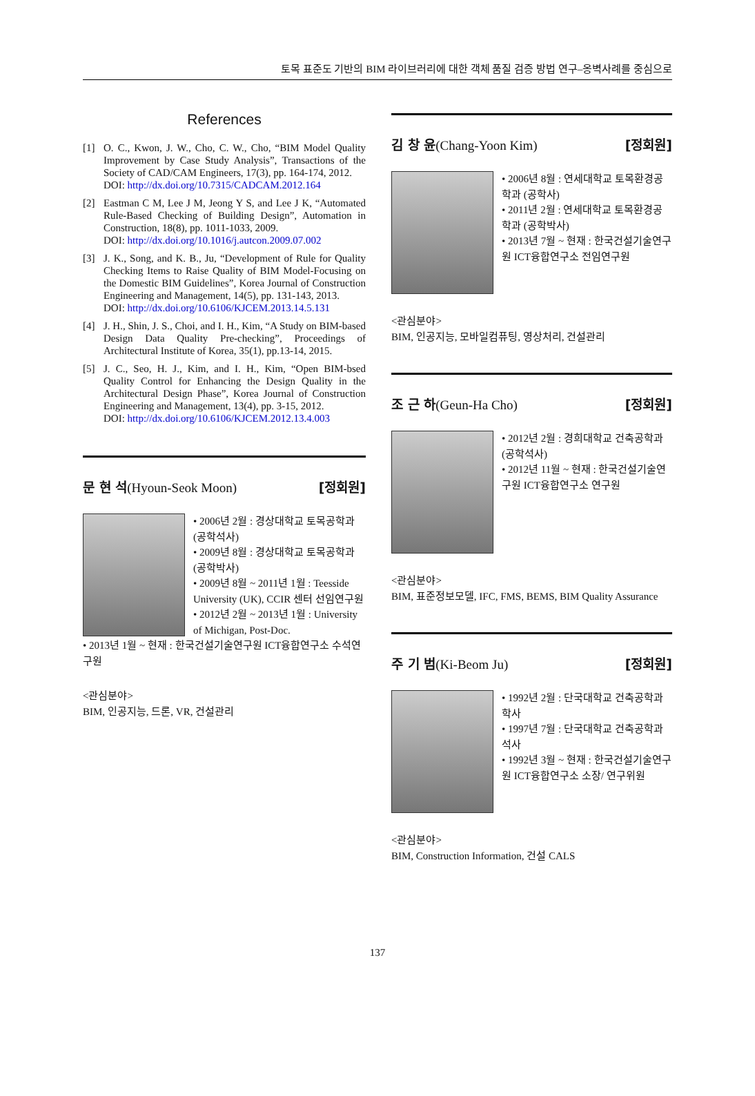토목 표준도 기반의 BIM 라이브러리에 대한 객체 품질 검증 방법 연구–옹벽사례를 중심으로
References
[1] O. C., Kwon, J. W., Cho, C. W., Cho, “BIM Model Quality Improvement by Case Study Analysis”, Transactions of the Society of CAD/CAM Engineers, 17(3), pp. 164-174, 2012.
DOI: http://dx.doi.org/10.7315/CADCAM.2012.164
[2] Eastman C M, Lee J M, Jeong Y S, and Lee J K, “Automated Rule-Based Checking of Building Design”, Automation in Construction, 18(8), pp. 1011-1033, 2009.
DOI: http://dx.doi.org/10.1016/j.autcon.2009.07.002
[3] J. K., Song, and K. B., Ju, “Development of Rule for Quality Checking Items to Raise Quality of BIM Model-Focusing on the Domestic BIM Guidelines”, Korea Journal of Construction Engineering and Management, 14(5), pp. 131-143, 2013.
DOI: http://dx.doi.org/10.6106/KJCEM.2013.14.5.131
[4] J. H., Shin, J. S., Choi, and I. H., Kim, “A Study on BIM-based Design Data Quality Pre-checking”, Proceedings of Architectural Institute of Korea, 35(1), pp.13-14, 2015.
[5] J. C., Seo, H. J., Kim, and I. H., Kim, “Open BIM-bsed Quality Control for Enhancing the Design Quality in the Architectural Design Phase”, Korea Journal of Construction Engineering and Management, 13(4), pp. 3-15, 2012.
DOI: http://dx.doi.org/10.6106/KJCEM.2012.13.4.003
문 현 석(Hyoun-Seok Moon) [정회원]
• 2006년 2월 : 경상대학교 토목공학과 (공학석사)
• 2009년 8월 : 경상대학교 토목공학과 (공학박사)
• 2009년 8월 ~ 2011년 1월 : Teesside University (UK), CCIR 센터 선임연구원
• 2012년 2월 ~ 2013년 1월 : University of Michigan, Post-Doc.
• 2013년 1월 ~ 현재 : 한국건설기술연구원 ICT융합연구소 수석연구원
<관심분야>
BIM, 인공지능, 드론, VR, 건설관리
김 창 윤(Chang-Yoon Kim) [정회원]
• 2006년 8월 : 연세대학교 토목환경공학과 (공학사)
• 2011년 2월 : 연세대학교 토목환경공학과 (공학박사)
• 2013년 7월 ~ 현재 : 한국건설기술연구원 ICT융합연구소 전임연구원
<관심분야>
BIM, 인공지능, 모바일컴퓨팅, 영상처리, 건설관리
조 근 하(Geun-Ha Cho) [정회원]
• 2012년 2월 : 경희대학교 건축공학과 (공학석사)
• 2012년 11월 ~ 현재 : 한국건설기술연구원 ICT융합연구소 연구원
<관심분야>
BIM, 표준정보모델, IFC, FMS, BEMS, BIM Quality Assurance
주 기 범(Ki-Beom Ju) [정회원]
• 1992년 2월 : 단국대학교 건축공학과 학사
• 1997년 7월 : 단국대학교 건축공학과 석사
• 1992년 3월 ~ 현재 : 한국건설기술연구원 ICT융합연구소 소장/ 연구위원
<관심분야>
BIM, Construction Information, 건설 CALS
137